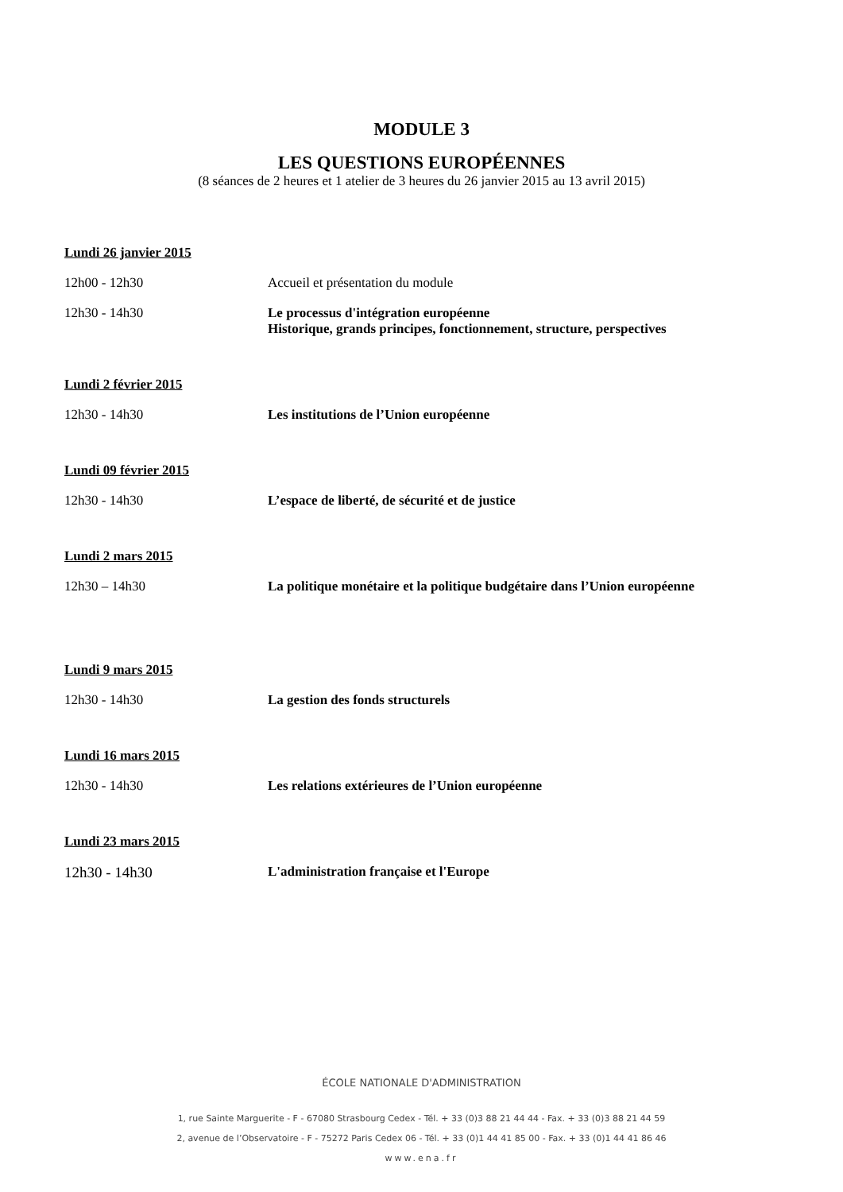MODULE 3
LES QUESTIONS EUROPÉENNES
(8 séances de 2 heures et 1 atelier de 3 heures du 26 janvier 2015 au 13 avril 2015)
Lundi 26 janvier 2015
12h00 - 12h30 Accueil et présentation du module
12h30 - 14h30 Le processus d'intégration européenne
Historique, grands principes, fonctionnement, structure, perspectives
Lundi 2 février 2015
12h30 - 14h30 Les institutions de l’Union européenne
Lundi 09 février 2015
12h30 - 14h30 L’espace de liberté, de sécurité et de justice
Lundi 2 mars 2015
12h30 – 14h30 La politique monétaire et la politique budgétaire dans l’Union européenne
Lundi 9 mars 2015
12h30 - 14h30 La gestion des fonds structurels
Lundi 16 mars 2015
12h30 - 14h30 Les relations extérieures de l’Union européenne
Lundi 23 mars 2015
12h30 - 14h30 L'administration française et l'Europe
ÉCOLE NATIONALE D'ADMINISTRATION
1, rue Sainte Marguerite - F - 67080 Strasbourg Cedex - Tél. + 33 (0)3 88 21 44 44 - Fax. + 33 (0)3 88 21 44 59
2, avenue de l’Observatoire - F - 75272 Paris Cedex 06 - Tél. + 33 (0)1 44 41 85 00 - Fax. + 33 (0)1 44 41 86 46
www.ena.fr